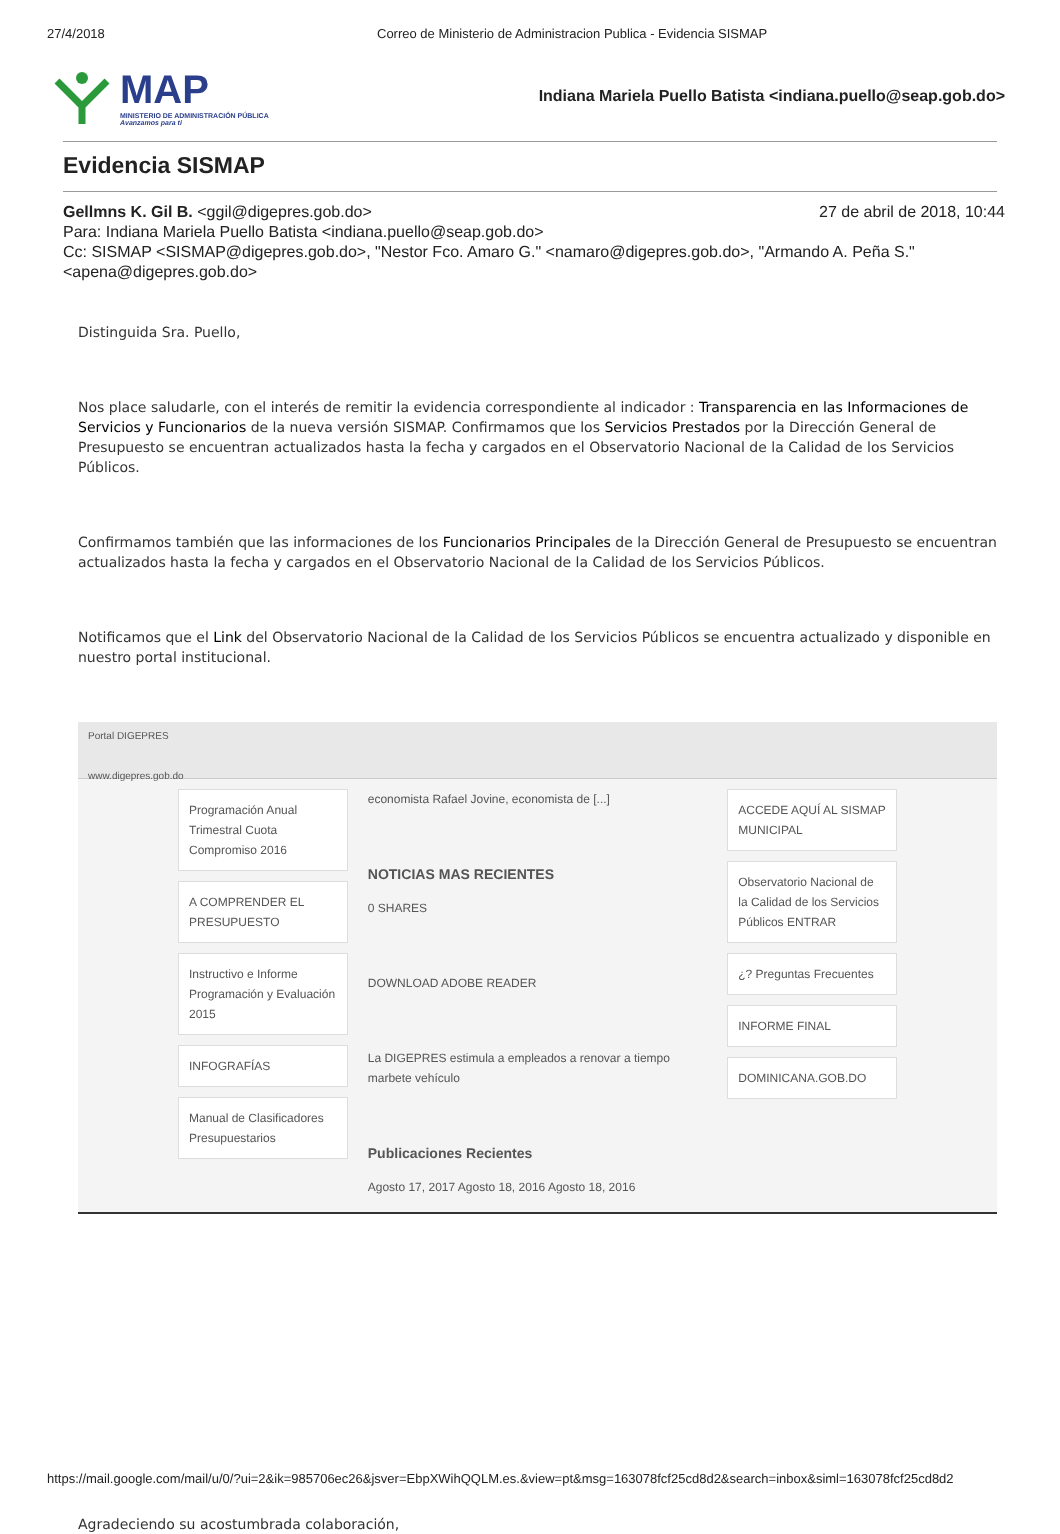27/4/2018 Correo de Ministerio de Administracion Publica - Evidencia SISMAP
MAP
MINISTERIO DE ADMINISTRACIÓN PÚBLICA
Avanzamos para ti
Indiana Mariela Puello Batista <indiana.puello@seap.gob.do>
Evidencia SISMAP
27 de abril de 2018, 10:44 Gellmns K. Gil B. <ggil@digepres.gob.do>
Para: Indiana Mariela Puello Batista <indiana.puello@seap.gob.do>
Cc: SISMAP <SISMAP@digepres.gob.do>, "Nestor Fco. Amaro G." <namaro@digepres.gob.do>, "Armando A. Peña S." <apena@digepres.gob.do>
Distinguida Sra. Puello,
Nos place saludarle, con el interés de remitir la evidencia correspondiente al indicador : Transparencia en las Informaciones de Servicios y Funcionarios de la nueva versión SISMAP. Confirmamos que los Servicios Prestados por la Dirección General de Presupuesto se encuentran actualizados hasta la fecha y cargados en el Observatorio Nacional de la Calidad de los Servicios Públicos.
Confirmamos también que las informaciones de los Funcionarios Principales de la Dirección General de Presupuesto se encuentran actualizados hasta la fecha y cargados en el Observatorio Nacional de la Calidad de los Servicios Públicos.
Notificamos que el Link del Observatorio Nacional de la Calidad de los Servicios Públicos se encuentra actualizado y disponible en nuestro portal institucional.
Portal DIGEPRES
www.digepres.gob.do
Programación Anual Trimestral Cuota Compromiso 2016
A COMPRENDER EL PRESUPUESTO
Instructivo e Informe Programación y Evaluación 2015
INFOGRAFÍAS
Manual de Clasificadores Presupuestarios
economista Rafael Jovine, economista de [...]
NOTICIAS MAS RECIENTES
0 SHARES
DOWNLOAD ADOBE READER
La DIGEPRES estimula a empleados a renovar a tiempo marbete vehículo
Publicaciones Recientes
Agosto 17, 2017 Agosto 18, 2016 Agosto 18, 2016
ACCEDE AQUÍ AL SISMAP MUNICIPAL
Observatorio Nacional de la Calidad de los Servicios Públicos ENTRAR
¿? Preguntas Frecuentes
INFORME FINAL
DOMINICANA.GOB.DO
Agradeciendo su acostumbrada colaboración,
https://mail.google.com/mail/u/0/?ui=2&ik=985706ec26&jsver=EbpXWihQQLM.es.&view=pt&msg=163078fcf25cd8d2&search=inbox&siml=163078fcf25cd8d2